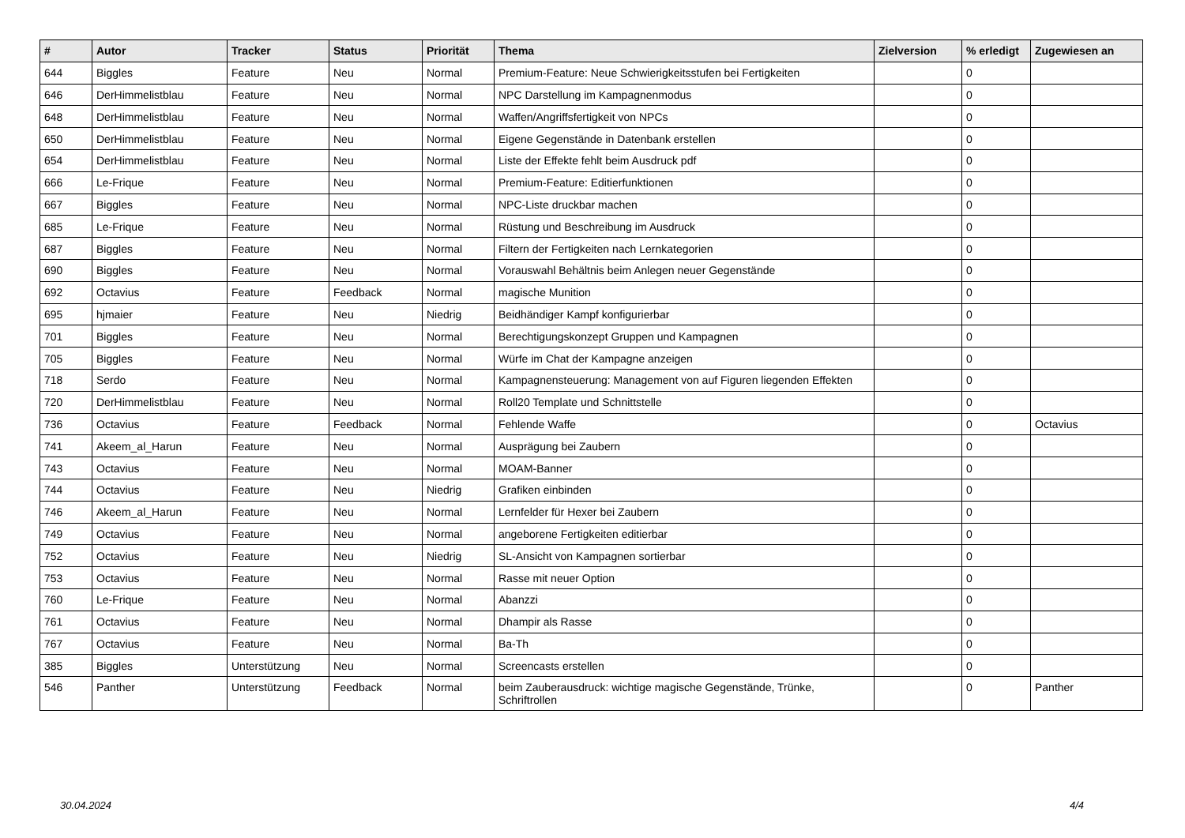| # | Autor | Tracker | Status | Priorität | Thema | Zielversion | % erledigt | Zugewiesen an |
| --- | --- | --- | --- | --- | --- | --- | --- | --- |
| 644 | Biggles | Feature | Neu | Normal | Premium-Feature: Neue Schwierigkeitsstufen bei Fertigkeiten | | 0 | |
| 646 | DerHimmelistblau | Feature | Neu | Normal | NPC Darstellung im Kampagnenmodus | | 0 | |
| 648 | DerHimmelistblau | Feature | Neu | Normal | Waffen/Angriffsfertigkeit von NPCs | | 0 | |
| 650 | DerHimmelistblau | Feature | Neu | Normal | Eigene Gegenstände in Datenbank erstellen | | 0 | |
| 654 | DerHimmelistblau | Feature | Neu | Normal | Liste der Effekte fehlt beim Ausdruck pdf | | 0 | |
| 666 | Le-Frique | Feature | Neu | Normal | Premium-Feature: Editierfunktionen | | 0 | |
| 667 | Biggles | Feature | Neu | Normal | NPC-Liste druckbar machen | | 0 | |
| 685 | Le-Frique | Feature | Neu | Normal | Rüstung und Beschreibung im Ausdruck | | 0 | |
| 687 | Biggles | Feature | Neu | Normal | Filtern der Fertigkeiten nach Lernkategorien | | 0 | |
| 690 | Biggles | Feature | Neu | Normal | Vorauswahl Behältnis beim Anlegen neuer Gegenstände | | 0 | |
| 692 | Octavius | Feature | Feedback | Normal | magische Munition | | 0 | |
| 695 | hjmaier | Feature | Neu | Niedrig | Beidhändiger Kampf konfigurierbar | | 0 | |
| 701 | Biggles | Feature | Neu | Normal | Berechtigungskonzept Gruppen und Kampagnen | | 0 | |
| 705 | Biggles | Feature | Neu | Normal | Würfe im Chat der Kampagne anzeigen | | 0 | |
| 718 | Serdo | Feature | Neu | Normal | Kampagnensteuerung: Management von auf Figuren liegenden Effekten | | 0 | |
| 720 | DerHimmelistblau | Feature | Neu | Normal | Roll20 Template und Schnittstelle | | 0 | |
| 736 | Octavius | Feature | Feedback | Normal | Fehlende Waffe | | 0 | Octavius |
| 741 | Akeem_al_Harun | Feature | Neu | Normal | Ausprägung bei Zaubern | | 0 | |
| 743 | Octavius | Feature | Neu | Normal | MOAM-Banner | | 0 | |
| 744 | Octavius | Feature | Neu | Niedrig | Grafiken einbinden | | 0 | |
| 746 | Akeem_al_Harun | Feature | Neu | Normal | Lernfelder für Hexer bei Zaubern | | 0 | |
| 749 | Octavius | Feature | Neu | Normal | angeborene Fertigkeiten editierbar | | 0 | |
| 752 | Octavius | Feature | Neu | Niedrig | SL-Ansicht von Kampagnen sortierbar | | 0 | |
| 753 | Octavius | Feature | Neu | Normal | Rasse mit neuer Option | | 0 | |
| 760 | Le-Frique | Feature | Neu | Normal | Abanzzi | | 0 | |
| 761 | Octavius | Feature | Neu | Normal | Dhampir als Rasse | | 0 | |
| 767 | Octavius | Feature | Neu | Normal | Ba-Th | | 0 | |
| 385 | Biggles | Unterstützung | Neu | Normal | Screencasts erstellen | | 0 | |
| 546 | Panther | Unterstützung | Feedback | Normal | beim Zauberausdruck: wichtige magische Gegenstände, Trünke, Schriftrollen | | 0 | Panther |
30.04.2024 4/4